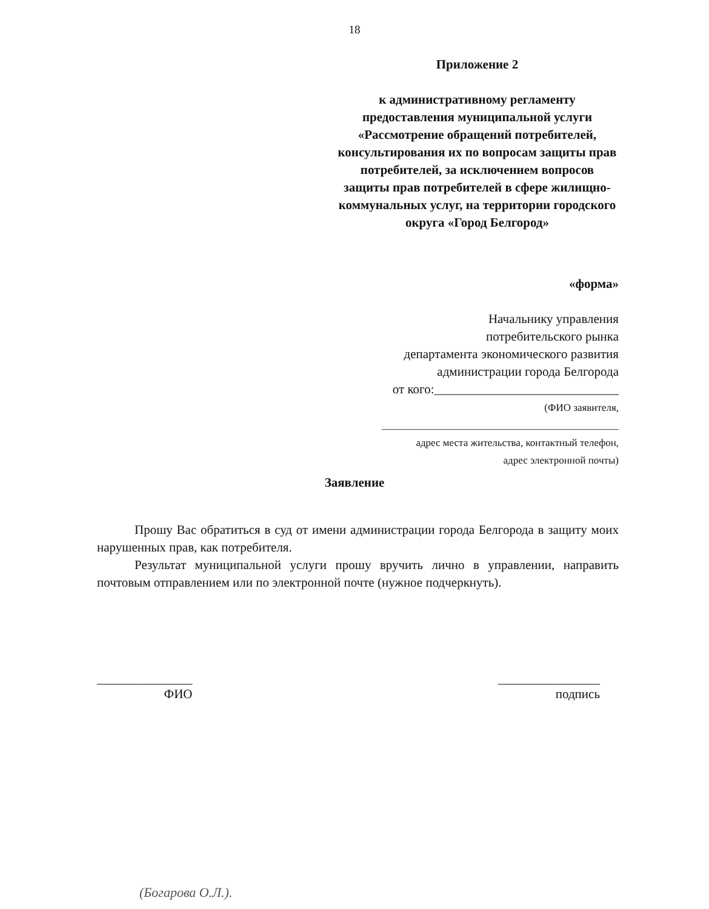18
Приложение 2
к административному регламенту предоставления муниципальной услуги «Рассмотрение обращений потребителей, консультирования их по вопросам защиты прав потребителей, за исключением вопросов защиты прав потребителей в сфере жилищно-коммунальных услуг, на территории городского округа «Город Белгород»
«форма»
Начальнику управления
потребительского рынка
департамента экономического развития
администрации города Белгорода
от кого:_____________________________
(ФИО заявителя,
______________________________________________
адрес места жительства, контактный телефон,
адрес электронной почты)
Заявление
Прошу Вас обратиться в суд от имени администрации города Белгорода в защиту моих нарушенных прав, как потребителя.
Результат муниципальной услуги прошу вручить лично в управлении, направить почтовым отправлением или по электронной почте (нужное подчеркнуть).
_______________
ФИО
________________
подпись
(Богарова О.Л.).